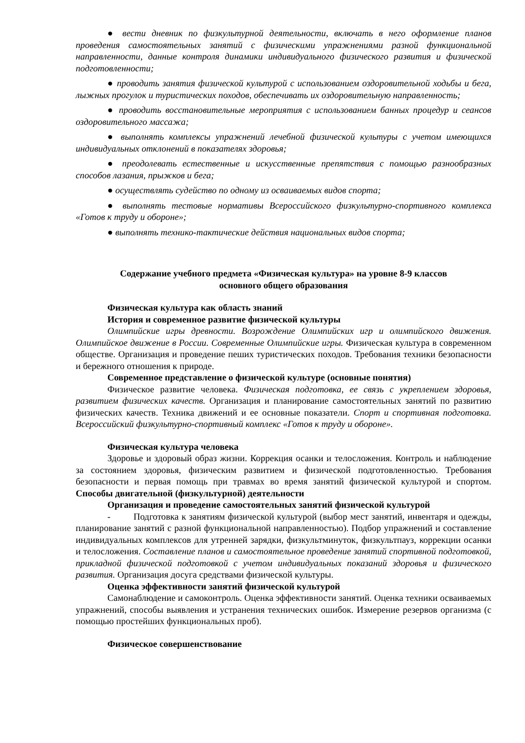● вести дневник по физкультурной деятельности, включать в него оформление планов проведения самостоятельных занятий с физическими упражнениями разной функциональной направленности, данные контроля динамики индивидуального физического развития и физической подготовленности;
● проводить занятия физической культурой с использованием оздоровительной ходьбы и бега, лыжных прогулок и туристических походов, обеспечивать их оздоровительную направленность;
● проводить восстановительные мероприятия с использованием банных процедур и сеансов оздоровительного массажа;
● выполнять комплексы упражнений лечебной физической культуры с учетом имеющихся индивидуальных отклонений в показателях здоровья;
● преодолевать естественные и искусственные препятствия с помощью разнообразных способов лазания, прыжков и бега;
● осуществлять судейство по одному из осваиваемых видов спорта;
● выполнять тестовые нормативы Всероссийского физкультурно-спортивного комплекса «Готов к труду и обороне»;
● выполнять технико-тактические действия национальных видов спорта;
Содержание учебного предмета «Физическая культура» на уровне 8-9 классов
основного общего образования
Физическая культура как область знаний
История и современное развитие физической культуры
Олимпийские игры древности. Возрождение Олимпийских игр и олимпийского движения. Олимпийское движение в России. Современные Олимпийские игры. Физическая культура в современном обществе. Организация и проведение пеших туристических походов. Требования техники безопасности и бережного отношения к природе.
Современное представление о физической культуре (основные понятия)
Физическое развитие человека. Физическая подготовка, ее связь с укреплением здоровья, развитием физических качеств. Организация и планирование самостоятельных занятий по развитию физических качеств. Техника движений и ее основные показатели. Спорт и спортивная подготовка. Всероссийский физкультурно-спортивный комплекс «Готов к труду и обороне».
Физическая культура человека
Здоровье и здоровый образ жизни. Коррекция осанки и телосложения. Контроль и наблюдение за состоянием здоровья, физическим развитием и физической подготовленностью. Требования безопасности и первая помощь при травмах во время занятий физической культурой и спортом. Способы двигательной (физкультурной) деятельности
Организация и проведение самостоятельных занятий физической культурой
- Подготовка к занятиям физической культурой (выбор мест занятий, инвентаря и одежды, планирование занятий с разной функциональной направленностью). Подбор упражнений и составление индивидуальных комплексов для утренней зарядки, физкультминуток, физкультпауз, коррекции осанки и телосложения. Составление планов и самостоятельное проведение занятий спортивной подготовкой, прикладной физической подготовкой с учетом индивидуальных показаний здоровья и физического развития. Организация досуга средствами физической культуры.
Оценка эффективности занятий физической культурой
Самонаблюдение и самоконтроль. Оценка эффективности занятий. Оценка техники осваиваемых упражнений, способы выявления и устранения технических ошибок. Измерение резервов организма (с помощью простейших функциональных проб).
Физическое совершенствование